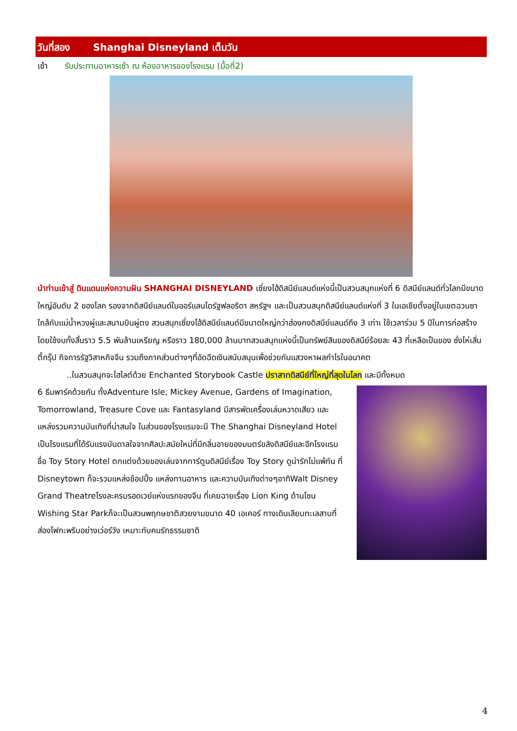วันที่สอง Shanghai Disneyland เต็มวัน
เช้า รับประทานอาหารเช้า ณ ห้องอาหารของโรงแรม (มื้อที่2)
นำท่านเข้าสู่ ดินแดนแห่งความฝัน SHANGHAI DISNEYLAND เซี่ยงไฮ้ดิสนีย์แลนด์แห่งนี้เป็นสวนสนุกแห่งที่ 6 ดิสนีย์แลนด์ทั่วโลกมีขนาดใหญ่อันดับ 2 ของโลก รองจากดิสนีย์แลนด์ในออร์แลนโดรัฐฟลอริดา สหรัฐฯ และเป็นสวนสนุกดิสนีย์แลนด์แห่งที่ 3 ในเอเชียตั้งอยู่ในเขตฉวนซา ใกล้กับแม่น้ำหวงผู่และสนามบินผู่ตง สวนสนุกเซี่ยงไฮ้ดิสนีย์แลนด์มีขนาดใหญ่กว่าฮ่องกงดิสนีย์แลนด์ถึง 3 เท่าเ ใช้เวลาร่วม 5 ปีในการก่อสร้าง โดยใช้งบทั้งสิ้นราว 5.5 พันล้านเหรียญ หรือราว 180,000 ล้านบาทสวนสนุกแห่งนี้เป็นทรัพย์สินของดิสนีย์ร้อยละ 43 ที่เหลือเป็นของ ซั่งไห่เสิ่นตี้กรุ๊ป กิจการรัฐวิสาหกิจจีน รวมถึงภาคส่วนต่างๆที่อัดฉีดเงินสนับสนุนเพื่อช่วยกันแสวงหาผลกำไรในอนาคต
..ในสวนสนุกจะไฮไลต์ด้วย Enchanted Storybook Castle ปราสาทดิสนีย์ที่ใหญ่ที่สุดในโลก และมีทั้งหมด
6 ธีมพาร์คด้วยกัน ทั้งAdventure Isle, Mickey Avenue, Gardens of Imagination, Tomorrowland, Treasure Cove และ Fantasyland มีสารพัดเครื่องเล่นหวาดเสียว และแหล่งรวมความบันเทิงที่น่าสนใจ ในส่วนของโรงแรมจะมี The Shanghai Disneyland Hotel เป็นโรงแรมที่ได้รับแรงบันดาลใจจากศิลปะสมัยใหม่ที่มีกลิ่นอายของมนตร์ขลังดิสนีย์และอีกโรงแรมชื่อ Toy Story Hotel ตกแต่งด้วยของเล่นจากการ์ตูนดิสนีย์เรื่อง Toy Story ดูน่ารักไม่แพ้กัน ที่ Disneytown ก็จะรวมแหล่งช้อปปิ้ง แหล่งทานอาหาร และความบันเทิงต่างๆอาทิWalt Disney Grand Theatreโรงละครบรอดเวย์แห่งแรกของจีน ที่เคยฉายเรื่อง Lion King ด้านโซน Wishing Star Parkก็จะเป็นสวนพฤกษชาติสวยงามขนาด 40 เอเคอร์ ทางเดินเลียบทะเลสาบที่ส่องไฟกะพริบอย่างเว่อร์วัง เหมาะกับคนรักธรรมชาติ
4